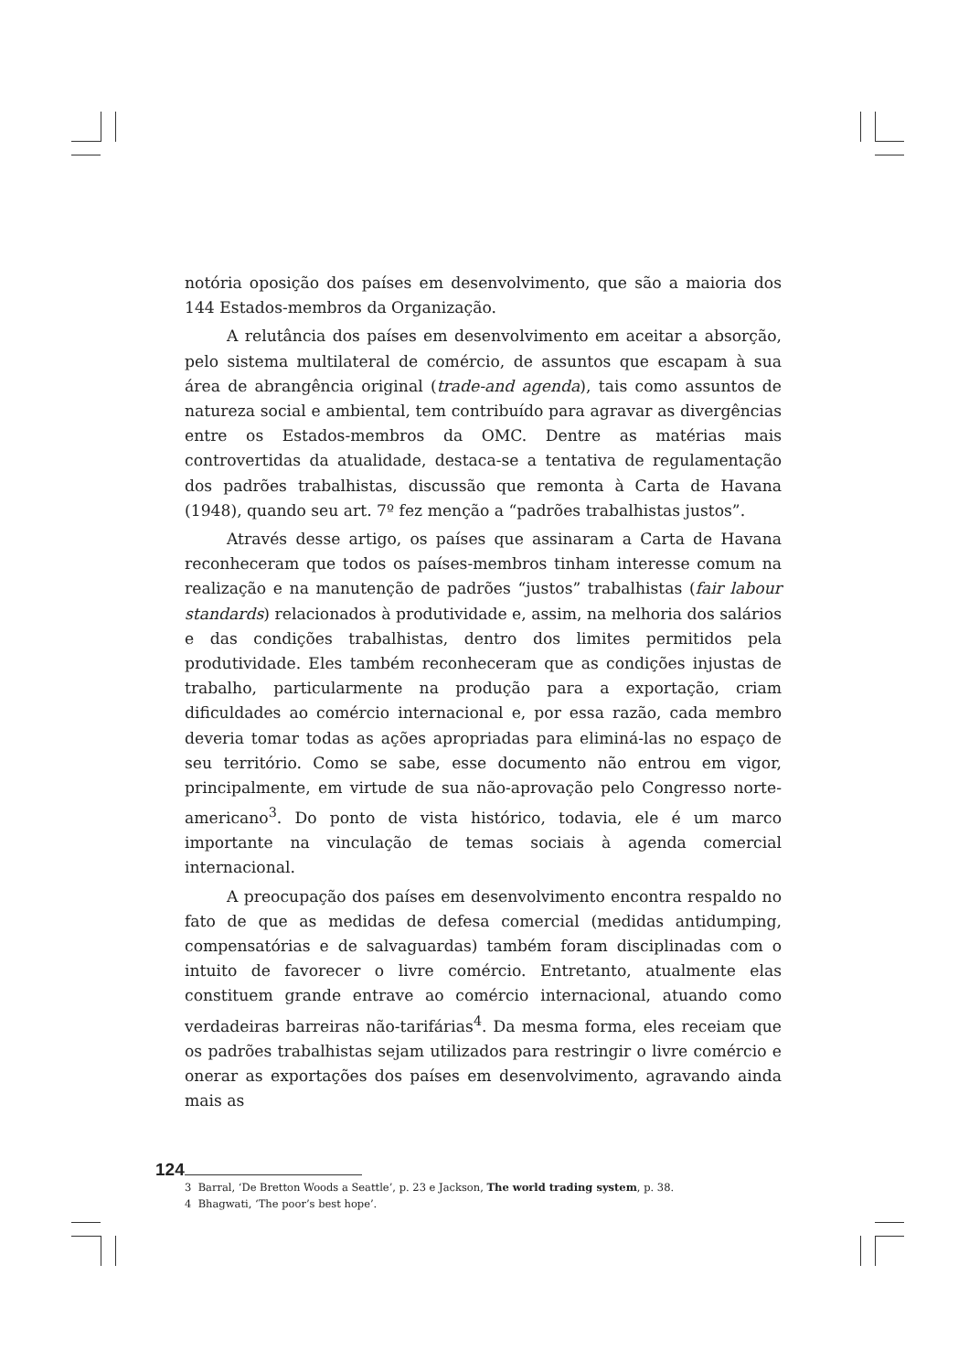notória oposição dos países em desenvolvimento, que são a maioria dos 144 Estados-membros da Organização.
A relutância dos países em desenvolvimento em aceitar a absorção, pelo sistema multilateral de comércio, de assuntos que escapam à sua área de abrangência original (trade-and agenda), tais como assuntos de natureza social e ambiental, tem contribuído para agravar as divergências entre os Estados-membros da OMC. Dentre as matérias mais controvertidas da atualidade, destaca-se a tentativa de regulamentação dos padrões trabalhistas, discussão que remonta à Carta de Havana (1948), quando seu art. 7º fez menção a “padrões trabalhistas justos”.
Através desse artigo, os países que assinaram a Carta de Havana reconheceram que todos os países-membros tinham interesse comum na realização e na manutenção de padrões “justos” trabalhistas (fair labour standards) relacionados à produtividade e, assim, na melhoria dos salários e das condições trabalhistas, dentro dos limites permitidos pela produtividade. Eles também reconheceram que as condições injustas de trabalho, particularmente na produção para a exportação, criam dificuldades ao comércio internacional e, por essa razão, cada membro deveria tomar todas as ações apropriadas para eliminá-las no espaço de seu território. Como se sabe, esse documento não entrou em vigor, principalmente, em virtude de sua não-aprovação pelo Congresso norte-americano<sup>3</sup>. Do ponto de vista histórico, todavia, ele é um marco importante na vinculação de temas sociais à agenda comercial internacional.
A preocupação dos países em desenvolvimento encontra respaldo no fato de que as medidas de defesa comercial (medidas antidumping, compensatórias e de salvaguardas) também foram disciplinadas com o intuito de favorecer o livre comércio. Entretanto, atualmente elas constituem grande entrave ao comércio internacional, atuando como verdadeiras barreiras não-tarifárias<sup>4</sup>. Da mesma forma, eles receiam que os padrões trabalhistas sejam utilizados para restringir o livre comércio e onerar as exportações dos países em desenvolvimento, agravando ainda mais as
3 Barral, ‘De Bretton Woods a Seattle’, p. 23 e Jackson, The world trading system, p. 38.
4 Bhagwati, ‘The poor’s best hope’.
124